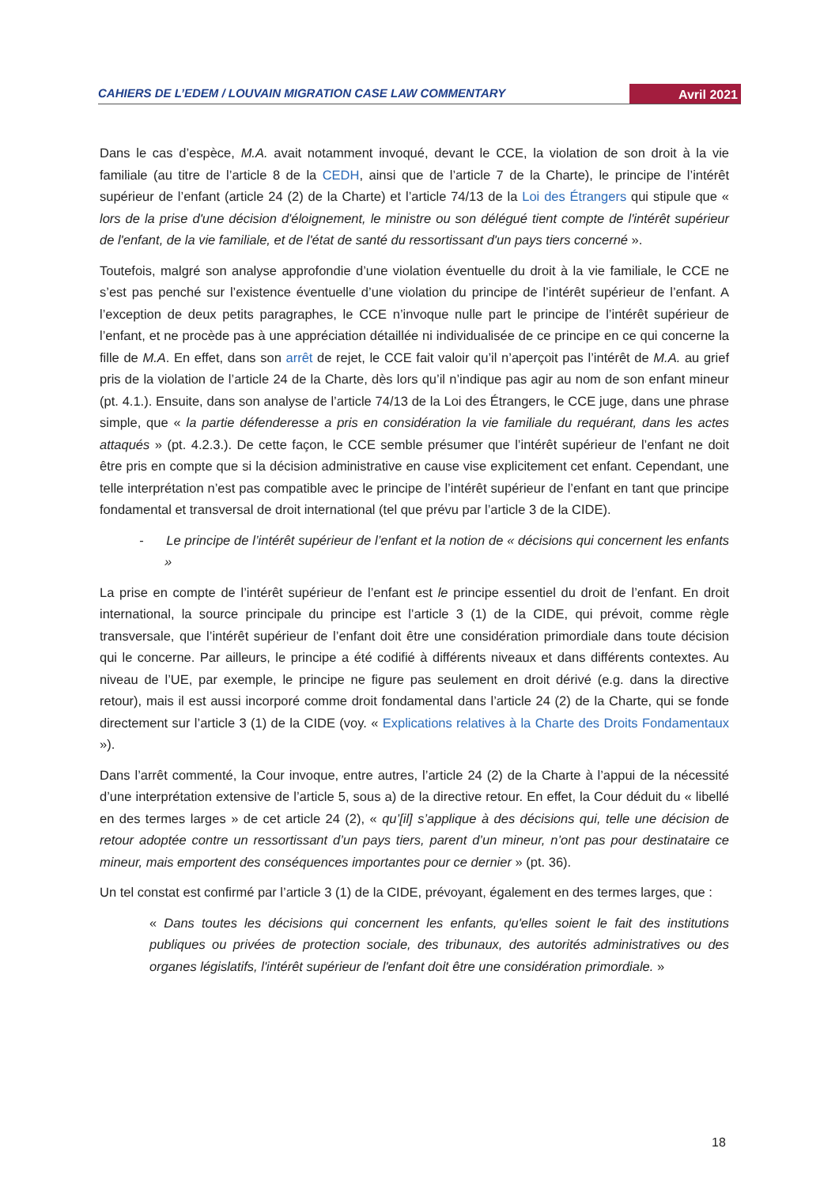CAHIERS DE L’EDEM / LOUVAIN MIGRATION CASE LAW COMMENTARY Avril 2021
Dans le cas d’espèce, M.A. avait notamment invoqué, devant le CCE, la violation de son droit à la vie familiale (au titre de l’article 8 de la CEDH, ainsi que de l’article 7 de la Charte), le principe de l’intérêt supérieur de l’enfant (article 24 (2) de la Charte) et l’article 74/13 de la Loi des Étrangers qui stipule que « lors de la prise d'une décision d'éloignement, le ministre ou son délégué tient compte de l'intérêt supérieur de l'enfant, de la vie familiale, et de l'état de santé du ressortissant d'un pays tiers concerné ».
Toutefois, malgré son analyse approfondie d’une violation éventuelle du droit à la vie familiale, le CCE ne s’est pas penché sur l’existence éventuelle d’une violation du principe de l’intérêt supérieur de l’enfant. A l’exception de deux petits paragraphes, le CCE n’invoque nulle part le principe de l’intérêt supérieur de l’enfant, et ne procède pas à une appréciation détaillée ni individualisée de ce principe en ce qui concerne la fille de M.A. En effet, dans son arrêt de rejet, le CCE fait valoir qu’il n’aperçoit pas l’intérêt de M.A. au grief pris de la violation de l’article 24 de la Charte, dès lors qu’il n’indique pas agir au nom de son enfant mineur (pt. 4.1.). Ensuite, dans son analyse de l’article 74/13 de la Loi des Étrangers, le CCE juge, dans une phrase simple, que « la partie défenderesse a pris en considération la vie familiale du requérant, dans les actes attaqués » (pt. 4.2.3.). De cette façon, le CCE semble présumer que l’intérêt supérieur de l’enfant ne doit être pris en compte que si la décision administrative en cause vise explicitement cet enfant. Cependant, une telle interprétation n’est pas compatible avec le principe de l’intérêt supérieur de l’enfant en tant que principe fondamental et transversal de droit international (tel que prévu par l’article 3 de la CIDE).
- Le principe de l’intérêt supérieur de l’enfant et la notion de « décisions qui concernent les enfants »
La prise en compte de l’intérêt supérieur de l’enfant est le principe essentiel du droit de l’enfant. En droit international, la source principale du principe est l’article 3 (1) de la CIDE, qui prévoit, comme règle transversale, que l’intérêt supérieur de l’enfant doit être une considération primordiale dans toute décision qui le concerne. Par ailleurs, le principe a été codifié à différents niveaux et dans différents contextes. Au niveau de l’UE, par exemple, le principe ne figure pas seulement en droit dérivé (e.g. dans la directive retour), mais il est aussi incorporé comme droit fondamental dans l’article 24 (2) de la Charte, qui se fonde directement sur l’article 3 (1) de la CIDE (voy. « Explications relatives à la Charte des Droits Fondamentaux »).
Dans l’arrêt commenté, la Cour invoque, entre autres, l’article 24 (2) de la Charte à l’appui de la nécessité d’une interprétation extensive de l’article 5, sous a) de la directive retour. En effet, la Cour déduit du « libellé en des termes larges » de cet article 24 (2), « qu’[il] s’applique à des décisions qui, telle une décision de retour adoptée contre un ressortissant d’un pays tiers, parent d’un mineur, n’ont pas pour destinataire ce mineur, mais emportent des conséquences importantes pour ce dernier » (pt. 36).
Un tel constat est confirmé par l’article 3 (1) de la CIDE, prévoyant, également en des termes larges, que :
« Dans toutes les décisions qui concernent les enfants, qu'elles soient le fait des institutions publiques ou privées de protection sociale, des tribunaux, des autorités administratives ou des organes législatifs, l'intérêt supérieur de l'enfant doit être une considération primordiale. »
18